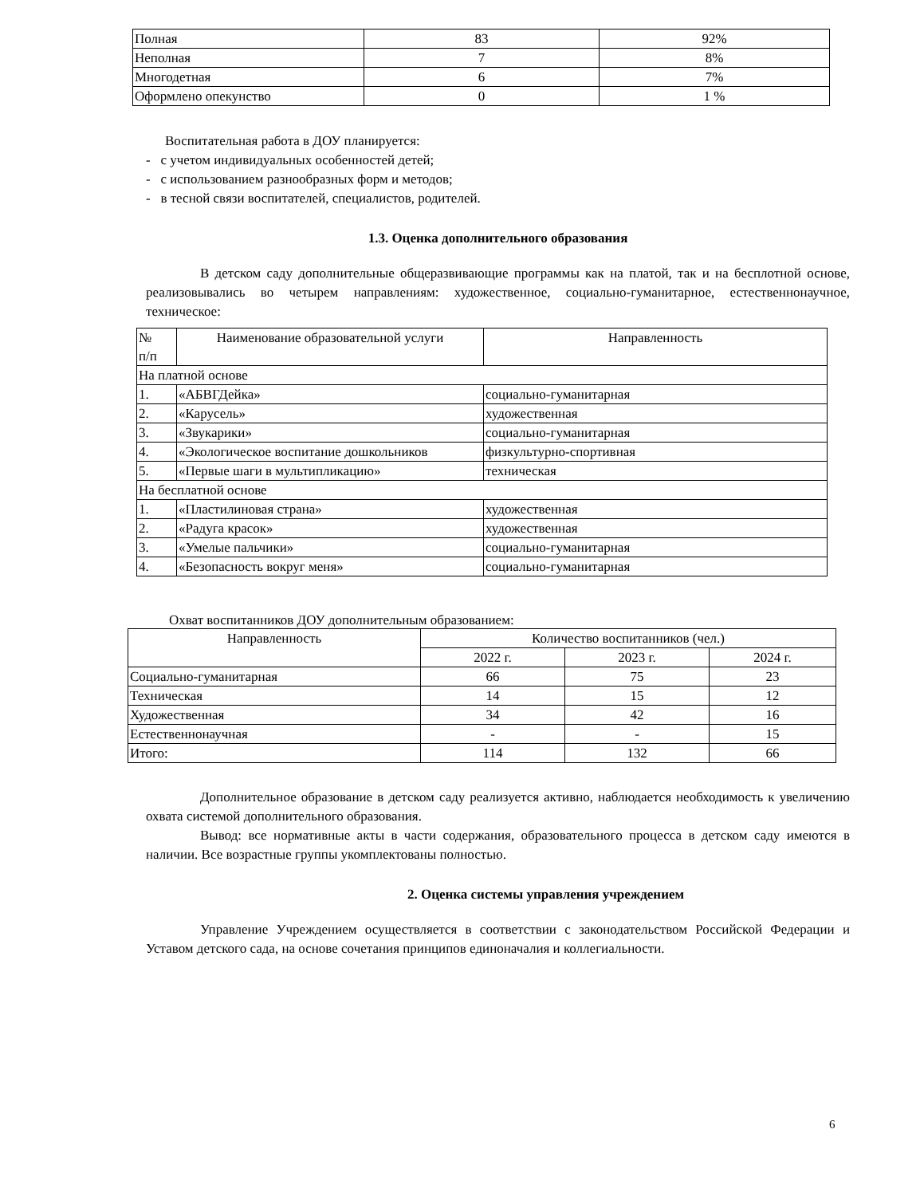| Полная | 83 | 92% |
| Неполная | 7 | 8% |
| Многодетная | 6 | 7% |
| Оформлено опекунство | 0 | 1 % |
Воспитательная работа в ДОУ планируется:
- с учетом индивидуальных особенностей детей;
- с использованием разнообразных форм и методов;
- в тесной связи воспитателей, специалистов, родителей.
1.3. Оценка дополнительного образования
В детском саду дополнительные общеразвивающие программы как на платой, так и на бесплотной основе, реализовывались во четырем направлениям: художественное, социально-гуманитарное, естественнонаучное, техническое:
| № п/п | Наименование образовательной услуги | Направленность |
| На платной основе | | |
| 1. | «АБВГДейка» | социально-гуманитарная |
| 2. | «Карусель» | художественная |
| 3. | «Звукарики» | социально-гуманитарная |
| 4. | «Экологическое воспитание дошкольников | физкультурно-спортивная |
| 5. | «Первые шаги в мультипликацию» | техническая |
| На бесплатной основе | | |
| 1. | «Пластилиновая страна» | художественная |
| 2. | «Радуга красок» | художественная |
| 3. | «Умелые пальчики» | социально-гуманитарная |
| 4. | «Безопасность вокруг меня» | социально-гуманитарная |
Охват воспитанников ДОУ дополнительным образованием:
| Направленность | Количество воспитанников (чел.) | | |
| | 2022 г. | 2023 г. | 2024 г. |
| Социально-гуманитарная | 66 | 75 | 23 |
| Техническая | 14 | 15 | 12 |
| Художественная | 34 | 42 | 16 |
| Естественнонаучная | - | - | 15 |
| Итого: | 114 | 132 | 66 |
Дополнительное образование в детском саду реализуется активно, наблюдается необходимость к увеличению охвата системой дополнительного образования.
Вывод: все нормативные акты в части содержания, образовательного процесса в детском саду имеются в наличии. Все возрастные группы укомплектованы полностью.
2. Оценка системы управления учреждением
Управление Учреждением осуществляется в соответствии с законодательством Российской Федерации и Уставом детского сада, на основе сочетания принципов единоначалия и коллегиальности.
6